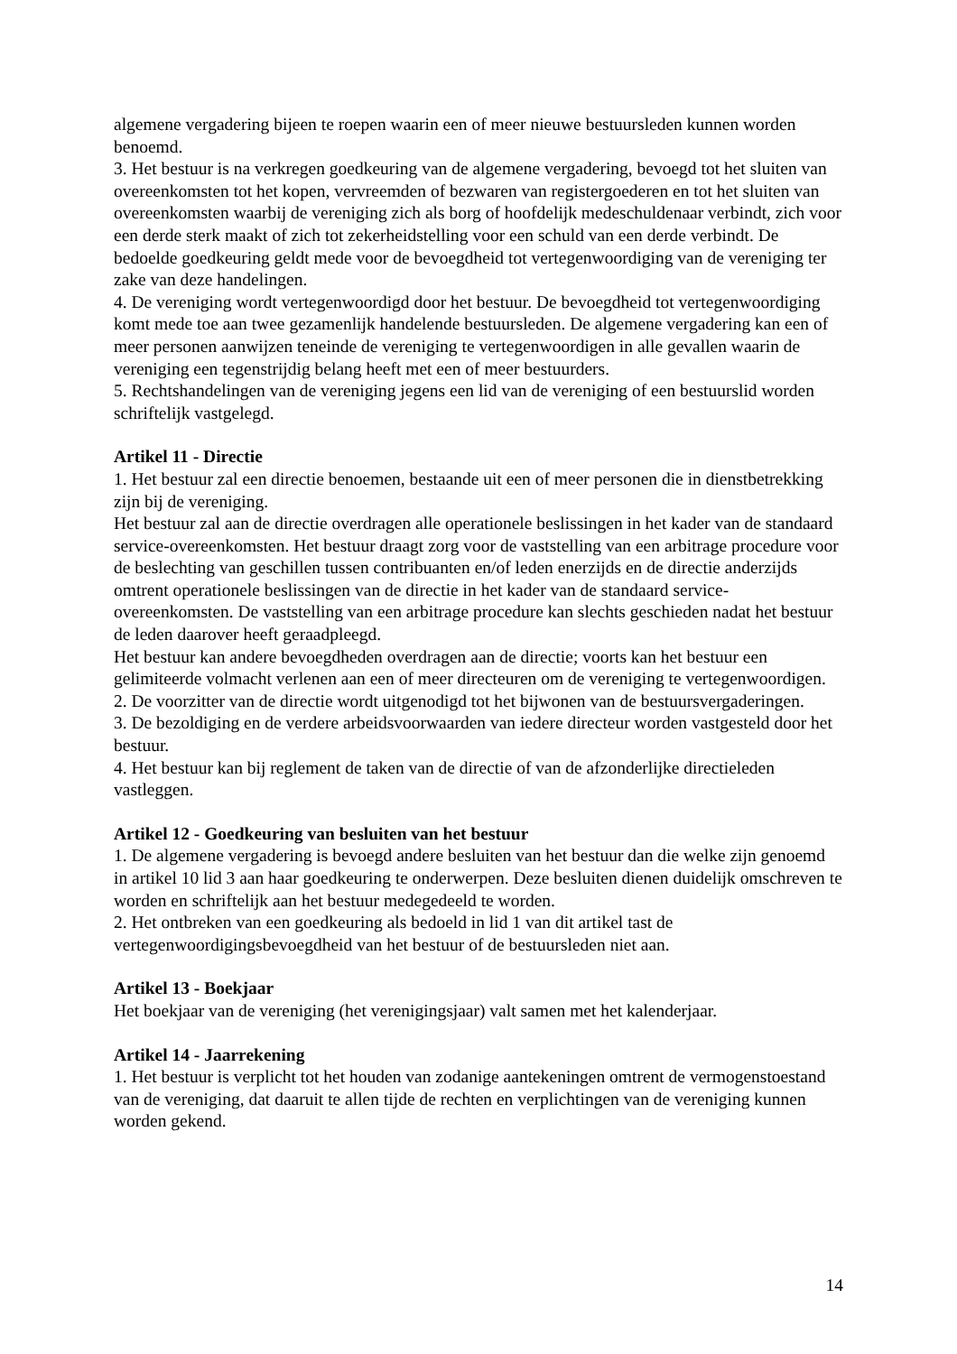algemene vergadering bijeen te roepen waarin een of meer nieuwe bestuursleden kunnen worden benoemd.
3. Het bestuur is na verkregen goedkeuring van de algemene vergadering, bevoegd tot het sluiten van overeenkomsten tot het kopen, vervreemden of bezwaren van registergoederen en tot het sluiten van overeenkomsten waarbij de vereniging zich als borg of hoofdelijk medeschuldenaar verbindt, zich voor een derde sterk maakt of zich tot zekerheidstelling voor een schuld van een derde verbindt. De bedoelde goedkeuring geldt mede voor de bevoegdheid tot vertegenwoordiging van de vereniging ter zake van deze handelingen.
4. De vereniging wordt vertegenwoordigd door het bestuur. De bevoegdheid tot vertegenwoordiging komt mede toe aan twee gezamenlijk handelende bestuursleden. De algemene vergadering kan een of meer personen aanwijzen teneinde de vereniging te vertegenwoordigen in alle gevallen waarin de vereniging een tegenstrijdig belang heeft met een of meer bestuurders.
5. Rechtshandelingen van de vereniging jegens een lid van de vereniging of een bestuurslid worden schriftelijk vastgelegd.
Artikel 11 - Directie
1. Het bestuur zal een directie benoemen, bestaande uit een of meer personen die in dienstbetrekking zijn bij de vereniging.
Het bestuur zal aan de directie overdragen alle operationele beslissingen in het kader van de standaard service-overeenkomsten. Het bestuur draagt zorg voor de vaststelling van een arbitrage procedure voor de beslechting van geschillen tussen contribuanten en/of leden enerzijds en de directie anderzijds omtrent operationele beslissingen van de directie in het kader van de standaard service-overeenkomsten. De vaststelling van een arbitrage procedure kan slechts geschieden nadat het bestuur de leden daarover heeft geraadpleegd.
Het bestuur kan andere bevoegdheden overdragen aan de directie; voorts kan het bestuur een gelimiteerde volmacht verlenen aan een of meer directeuren om de vereniging te vertegenwoordigen.
2. De voorzitter van de directie wordt uitgenodigd tot het bijwonen van de bestuursvergaderingen.
3. De bezoldiging en de verdere arbeidsvoorwaarden van iedere directeur worden vastgesteld door het bestuur.
4. Het bestuur kan bij reglement de taken van de directie of van de afzonderlijke directieleden vastleggen.
Artikel 12 - Goedkeuring van besluiten van het bestuur
1. De algemene vergadering is bevoegd andere besluiten van het bestuur dan die welke zijn genoemd in artikel 10 lid 3 aan haar goedkeuring te onderwerpen. Deze besluiten dienen duidelijk omschreven te worden en schriftelijk aan het bestuur medegedeeld te worden.
2. Het ontbreken van een goedkeuring als bedoeld in lid 1 van dit artikel tast de vertegenwoordigingsbevoegdheid van het bestuur of de bestuursleden niet aan.
Artikel 13 - Boekjaar
Het boekjaar van de vereniging (het verenigingsjaar) valt samen met het kalenderjaar.
Artikel 14 - Jaarrekening
1. Het bestuur is verplicht tot het houden van zodanige aantekeningen omtrent de vermogenstoestand van de vereniging, dat daaruit te allen tijde de rechten en verplichtingen van de vereniging kunnen worden gekend.
14